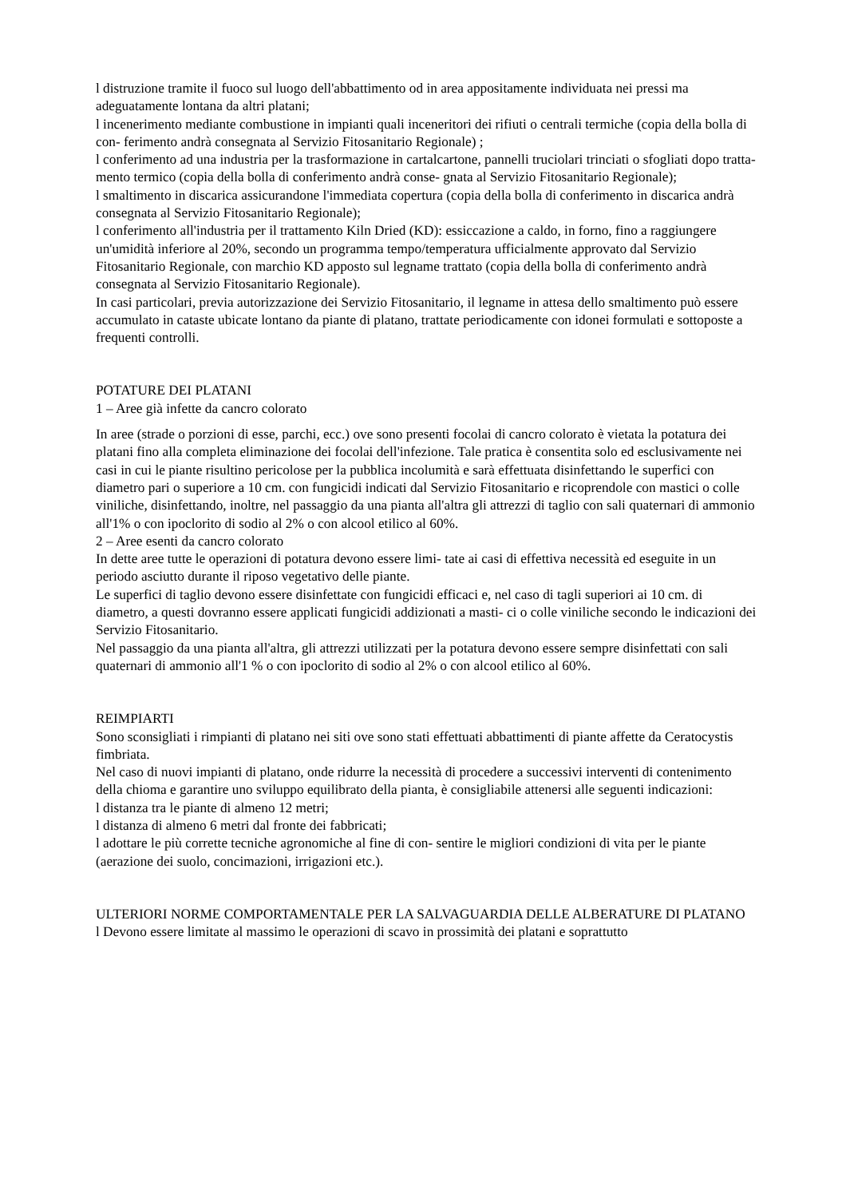l distruzione tramite il fuoco sul luogo dell'abbattimento od in area appositamente individuata nei pressi ma adeguatamente lontana da altri platani;
l incenerimento mediante combustione in impianti quali inceneritori dei rifiuti o centrali termiche (copia della bolla di con- ferimento andrà consegnata al Servizio Fitosanitario Regionale) ;
l conferimento ad una industria per la trasformazione in cartalcartone, pannelli truciolari trinciati o sfogliati dopo tratta- mento termico (copia della bolla di conferimento andrà conse- gnata al Servizio Fitosanitario Regionale);
l smaltimento in discarica assicurandone l'immediata copertura (copia della bolla di conferimento in discarica andrà consegnata al Servizio Fitosanitario Regionale);
l conferimento all'industria per il trattamento Kiln Dried (KD): essiccazione a caldo, in forno, fino a raggiungere un'umidità inferiore al 20%, secondo un programma tempo/temperatura ufficialmente approvato dal Servizio Fitosanitario Regionale, con marchio KD apposto sul legname trattato (copia della bolla di conferimento andrà consegnata al Servizio Fitosanitario Regionale).
In casi particolari, previa autorizzazione dei Servizio Fitosanitario, il legname in attesa dello smaltimento può essere accumulato in cataste ubicate lontano da piante di platano, trattate periodicamente con idonei formulati e sottoposte a frequenti controlli.
POTATURE DEI PLATANI
1 – Aree già infette da cancro colorato
In aree (strade o porzioni di esse, parchi, ecc.) ove sono presenti focolai di cancro colorato è vietata la potatura dei platani fino alla completa eliminazione dei focolai dell'infezione. Tale pratica è consentita solo ed esclusivamente nei casi in cui le piante risultino pericolose per la pubblica incolumità e sarà effettuata disinfettando le superfici con diametro pari o superiore a 10 cm. con fungicidi indicati dal Servizio Fitosanitario e ricoprendole con mastici o colle viniliche, disinfettando, inoltre, nel passaggio da una pianta all'altra gli attrezzi di taglio con sali quaternari di ammonio all'1% o con ipoclorito di sodio al 2% o con alcool etilico al 60%.
2 – Aree esenti da cancro colorato
In dette aree tutte le operazioni di potatura devono essere limi- tate ai casi di effettiva necessità ed eseguite in un periodo asciutto durante il riposo vegetativo delle piante.
Le superfici di taglio devono essere disinfettate con fungicidi efficaci e, nel caso di tagli superiori ai 10 cm. di diametro, a questi dovranno essere applicati fungicidi addizionati a masti- ci o colle viniliche secondo le indicazioni dei Servizio Fitosanitario.
Nel passaggio da una pianta all'altra, gli attrezzi utilizzati per la potatura devono essere sempre disinfettati con sali quaternari di ammonio all'1 % o con ipoclorito di sodio al 2% o con alcool etilico al 60%.
REIMPIARTI
Sono sconsigliati i rimpianti di platano nei siti ove sono stati effettuati abbattimenti di piante affette da Ceratocystis fimbriata.
Nel caso di nuovi impianti di platano, onde ridurre la necessità di procedere a successivi interventi di contenimento della chioma e garantire uno sviluppo equilibrato della pianta, è consigliabile attenersi alle seguenti indicazioni:
l distanza tra le piante di almeno 12 metri;
l distanza di almeno 6 metri dal fronte dei fabbricati;
l adottare le più corrette tecniche agronomiche al fine di con- sentire le migliori condizioni di vita per le piante (aerazione dei suolo, concimazioni, irrigazioni etc.).
ULTERIORI NORME COMPORTAMENTALE PER LA SALVAGUARDIA DELLE ALBERATURE DI PLATANO
l Devono essere limitate al massimo le operazioni di scavo in prossimità dei platani e soprattutto